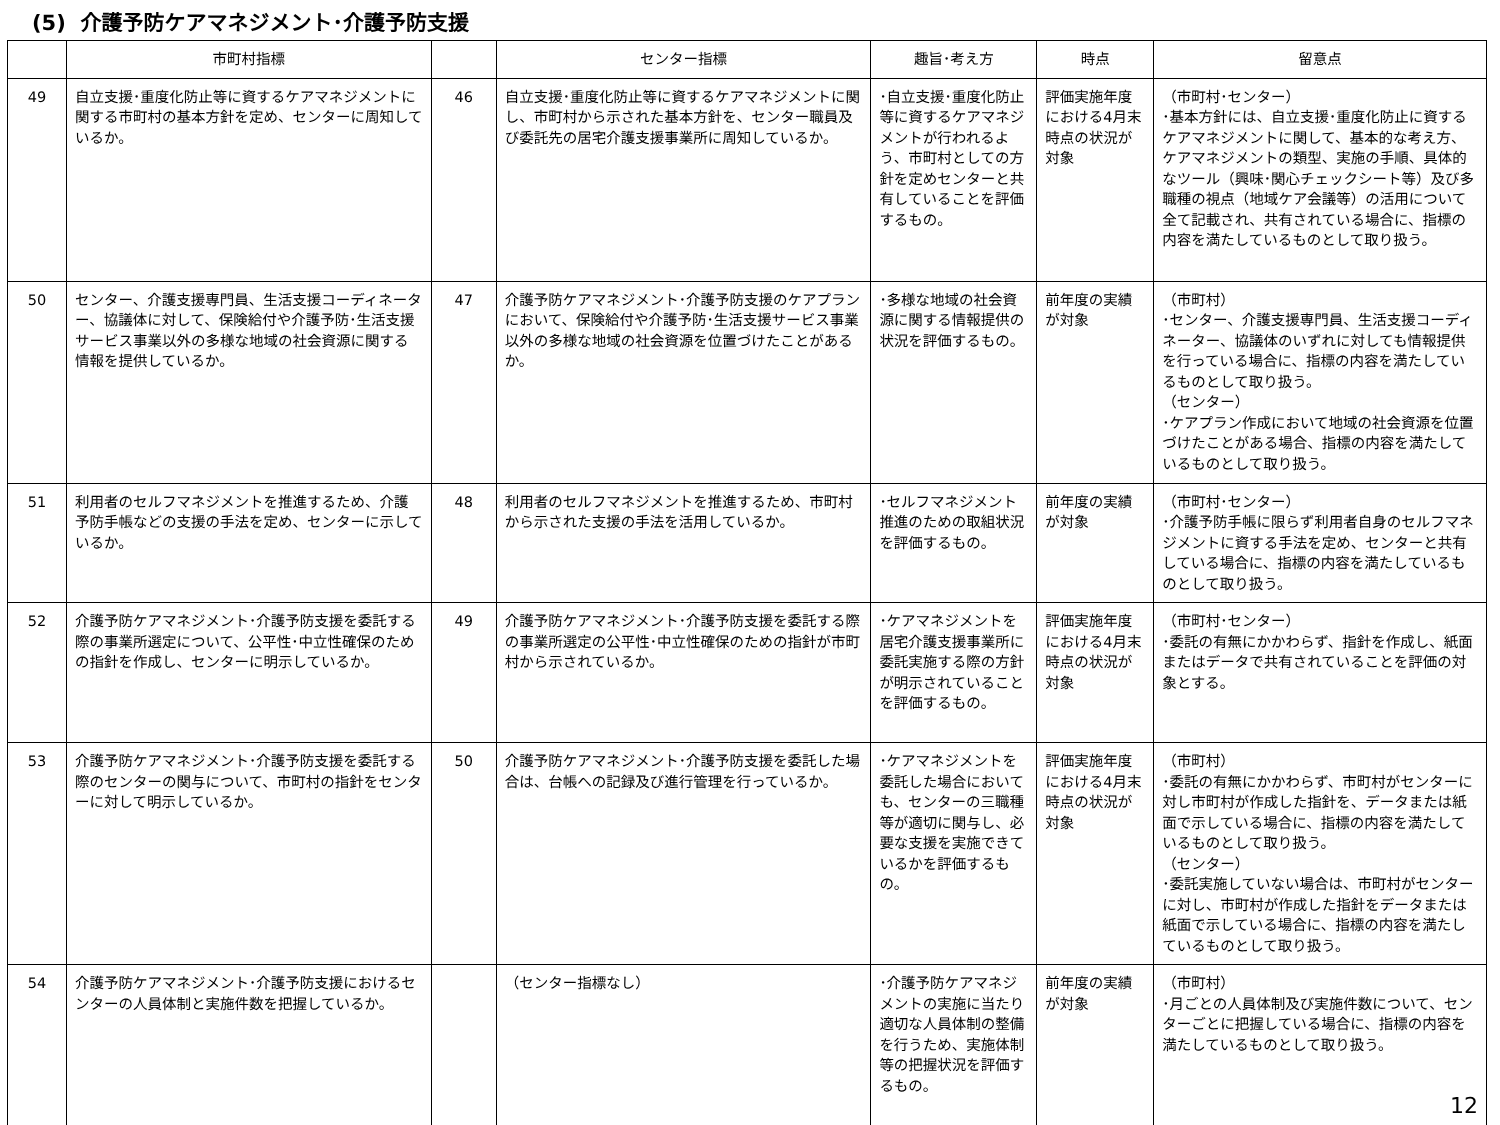(5) 介護予防ケアマネジメント･介護予防支援
| | 市町村指標 | | センター指標 | 趣旨･考え方 | 時点 | 留意点 |
| --- | --- | --- | --- | --- | --- | --- |
| 49 | 自立支援･重度化防止等に資するケアマネジメントに関する市町村の基本方針を定め、センターに周知しているか。 | 46 | 自立支援･重度化防止等に資するケアマネジメントに関し、市町村から示された基本方針を、センター職員及び委託先の居宅介護支援事業所に周知しているか。 | ･自立支援･重度化防止等に資するケアマネジメントが行われるよう、市町村としての方針を定めセンターと共有していることを評価するもの。 | 評価実施年度における4月末時点の状況が対象 | （市町村･センター） ･基本方針には、自立支援･重度化防止に資するケアマネジメントに関して、基本的な考え方、ケアマネジメントの類型、実施の手順、具体的なツール（興味･関心チェックシート等）及び多職種の視点（地域ケア会議等）の活用について全て記載され、共有されている場合に、指標の内容を満たしているものとして取り扱う。 |
| 50 | センター、介護支援専門員、生活支援コーディネーター、協議体に対して、保険給付や介護予防･生活支援サービス事業以外の多様な地域の社会資源に関する情報を提供しているか。 | 47 | 介護予防ケアマネジメント･介護予防支援のケアプランにおいて、保険給付や介護予防･生活支援サービス事業以外の多様な地域の社会資源を位置づけたことがあるか。 | ･多様な地域の社会資源に関する情報提供の状況を評価するもの。 | 前年度の実績が対象 | （市町村） ･センター、介護支援専門員、生活支援コーディネーター、協議体のいずれに対しても情報提供を行っている場合に、指標の内容を満たしているものとして取り扱う。 （センター） ･ケアプラン作成において地域の社会資源を位置づけたことがある場合、指標の内容を満たしているものとして取り扱う。 |
| 51 | 利用者のセルフマネジメントを推進するため、介護予防手帳などの支援の手法を定め、センターに示しているか。 | 48 | 利用者のセルフマネジメントを推進するため、市町村から示された支援の手法を活用しているか。 | ･セルフマネジメント推進のための取組状況を評価するもの。 | 前年度の実績が対象 | （市町村･センター） ･介護予防手帳に限らず利用者自身のセルフマネジメントに資する手法を定め、センターと共有している場合に、指標の内容を満たしているものとして取り扱う。 |
| 52 | 介護予防ケアマネジメント･介護予防支援を委託する際の事業所選定について、公平性･中立性確保のための指針を作成し、センターに明示しているか。 | 49 | 介護予防ケアマネジメント･介護予防支援を委託する際の事業所選定の公平性･中立性確保のための指針が市町村から示されているか。 | ･ケアマネジメントを居宅介護支援事業所に委託実施する際の方針が明示されていることを評価するもの。 | 評価実施年度における4月末時点の状況が対象 | （市町村･センター） ･委託の有無にかかわらず、指針を作成し、紙面またはデータで共有されていることを評価の対象とする。 |
| 53 | 介護予防ケアマネジメント･介護予防支援を委託する際のセンターの関与について、市町村の指針をセンターに対して明示しているか。 | 50 | 介護予防ケアマネジメント･介護予防支援を委託した場合は、台帳への記録及び進行管理を行っているか。 | ･ケアマネジメントを委託した場合においても、センターの三職種等が適切に関与し、必要な支援を実施できているかを評価するもの。 | 評価実施年度における4月末時点の状況が対象 | （市町村） ･委託の有無にかかわらず、市町村がセンターに対し市町村が作成した指針を、データまたは紙面で示している場合に、指標の内容を満たしているものとして取り扱う。 （センター） ･委託実施していない場合は、市町村がセンターに対し、市町村が作成した指針をデータまたは紙面で示している場合に、指標の内容を満たしているものとして取り扱う。 |
| 54 | 介護予防ケアマネジメント･介護予防支援におけるセンターの人員体制と実施件数を把握しているか。 | | （センター指標なし） | ･介護予防ケアマネジメントの実施に当たり適切な人員体制の整備を行うため、実施体制等の把握状況を評価するもの。 | 前年度の実績が対象 | （市町村） ･月ごとの人員体制及び実施件数について、センターごとに把握している場合に、指標の内容を満たしているものとして取り扱う。 12 |